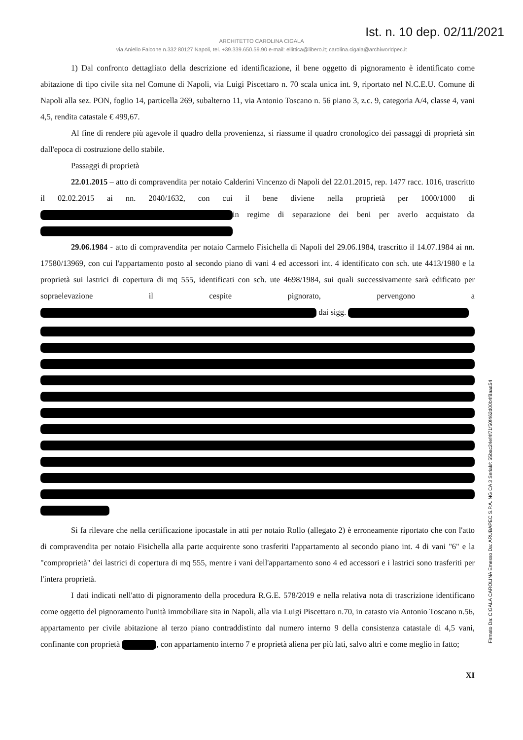Ist. n. 10 dep. 02/11/2021
ARCHITETTO CAROLINA CIGALA
via Aniello Falcone n.332 80127 Napoli, tel. +39.339.650.59.90 e-mail: ellittica@libero.it; carolina.cigala@archiworldpec.it
1) Dal confronto dettagliato della descrizione ed identificazione, il bene oggetto di pignoramento è identificato come abitazione di tipo civile sita nel Comune di Napoli, via Luigi Piscettaro n. 70 scala unica int. 9, riportato nel N.C.E.U. Comune di Napoli alla sez. PON, foglio 14, particella 269, subalterno 11, via Antonio Toscano n. 56 piano 3, z.c. 9, categoria A/4, classe 4, vani 4,5, rendita catastale € 499,67.
Al fine di rendere più agevole il quadro della provenienza, si riassume il quadro cronologico dei passaggi di proprietà sin dall'epoca di costruzione dello stabile.
Passaggi di proprietà
22.01.2015 – atto di compravendita per notaio Calderini Vincenzo di Napoli del 22.01.2015, rep. 1477 racc. 1016, trascritto il 02.02.2015 ai nn. 2040/1632, con cui il bene diviene nella proprietà per 1000/1000 di in regime di separazione dei beni per averlo acquistato da
29.06.1984 - atto di compravendita per notaio Carmelo Fisichella di Napoli del 29.06.1984, trascritto il 14.07.1984 ai nn. 17580/13969, con cui l'appartamento posto al secondo piano di vani 4 ed accessori int. 4 identificato con sch. ute 4413/1980 e la proprietà sui lastrici di copertura di mq 555, identificati con sch. ute 4698/1984, sui quali successivamente sarà edificato per sopraelevazione il cespite pignorato, pervengono a dai sigg.
Si fa rilevare che nella certificazione ipocastale in atti per notaio Rollo (allegato 2) è erroneamente riportato che con l'atto di compravendita per notaio Fisichella alla parte acquirente sono trasferiti l'appartamento al secondo piano int. 4 di vani "6" e la "comproprietà" dei lastrici di copertura di mq 555, mentre i vani dell'appartamento sono 4 ed accessori e i lastrici sono trasferiti per l'intera proprietà.
I dati indicati nell'atto di pignoramento della procedura R.G.E. 578/2019 e nella relativa nota di trascrizione identificano come oggetto del pignoramento l'unità immobiliare sita in Napoli, alla via Luigi Piscettaro n.70, in catasto via Antonio Toscano n.56, appartamento per civile abitazione al terzo piano contraddistinto dal numero interno 9 della consistenza catastale di 4,5 vani, confinante con proprietà , con appartamento interno 7 e proprietà aliena per più lati, salvo altri e come meglio in fatto;
XI
Firmato Da: CIGALA CAROLINA Emesso Da: ARUBAPEC S.P.A. NG CA 3 Serial#: 55bac24ef4f71f50f462d00b4f8aaa54